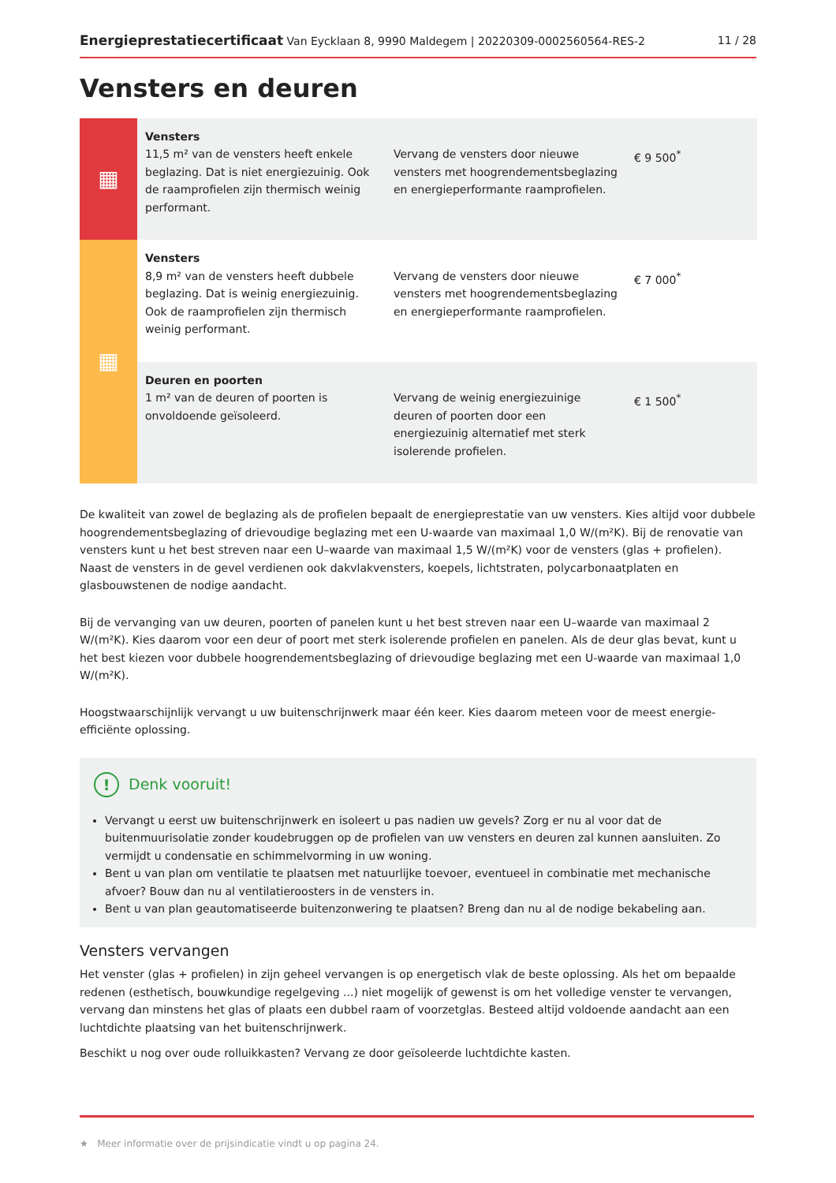Energieprestatiecertificaat Van Eycklaan 8, 9990 Maldegem | 20220309-0002560564-RES-2 11 / 28
Vensters en deuren
| ▦ | Vensters 11,5 m² van de vensters heeft enkele beglazing. Dat is niet energiezuinig. Ook de raamprofielen zijn thermisch weinig performant. | Vervang de vensters door nieuwe vensters met hoogrendementsbeglazing en energieperformante raamprofielen. | € 9 500<sup>*</sup> |
| ▦ | Vensters 8,9 m² van de vensters heeft dubbele beglazing. Dat is weinig energiezuinig. Ook de raamprofielen zijn thermisch weinig performant. | Vervang de vensters door nieuwe vensters met hoogrendementsbeglazing en energieperformante raamprofielen. | € 7 000<sup>*</sup> |
| | Deuren en poorten 1 m² van de deuren of poorten is onvoldoende geïsoleerd. | Vervang de weinig energiezuinige deuren of poorten door een energiezuinig alternatief met sterk isolerende profielen. | € 1 500<sup>*</sup> |
De kwaliteit van zowel de beglazing als de profielen bepaalt de energieprestatie van uw vensters. Kies altijd voor dubbele hoogrendementsbeglazing of drievoudige beglazing met een U-waarde van maximaal 1,0 W/(m²K). Bij de renovatie van vensters kunt u het best streven naar een U–waarde van maximaal 1,5 W/(m²K) voor de vensters (glas + profielen). Naast de vensters in de gevel verdienen ook dakvlakvensters, koepels, lichtstraten, polycarbonaatplaten en glasbouwstenen de nodige aandacht.
Bij de vervanging van uw deuren, poorten of panelen kunt u het best streven naar een U–waarde van maximaal 2 W/(m²K). Kies daarom voor een deur of poort met sterk isolerende profielen en panelen. Als de deur glas bevat, kunt u het best kiezen voor dubbele hoogrendementsbeglazing of drievoudige beglazing met een U-waarde van maximaal 1,0 W/(m²K).
Hoogstwaarschijnlijk vervangt u uw buitenschrijnwerk maar één keer. Kies daarom meteen voor de meest energie-efficiënte oplossing.
! Denk vooruit!
Vervangt u eerst uw buitenschrijnwerk en isoleert u pas nadien uw gevels? Zorg er nu al voor dat de buitenmuurisolatie zonder koudebruggen op de profielen van uw vensters en deuren zal kunnen aansluiten. Zo vermijdt u condensatie en schimmelvorming in uw woning.
Bent u van plan om ventilatie te plaatsen met natuurlijke toevoer, eventueel in combinatie met mechanische afvoer? Bouw dan nu al ventilatieroosters in de vensters in.
Bent u van plan geautomatiseerde buitenzonwering te plaatsen? Breng dan nu al de nodige bekabeling aan.
Vensters vervangen
Het venster (glas + profielen) in zijn geheel vervangen is op energetisch vlak de beste oplossing. Als het om bepaalde redenen (esthetisch, bouwkundige regelgeving ...) niet mogelijk of gewenst is om het volledige venster te vervangen, vervang dan minstens het glas of plaats een dubbel raam of voorzetglas. Besteed altijd voldoende aandacht aan een luchtdichte plaatsing van het buitenschrijnwerk.
Beschikt u nog over oude rolluikkasten? Vervang ze door geïsoleerde luchtdichte kasten.
★ Meer informatie over de prijsindicatie vindt u op pagina 24.